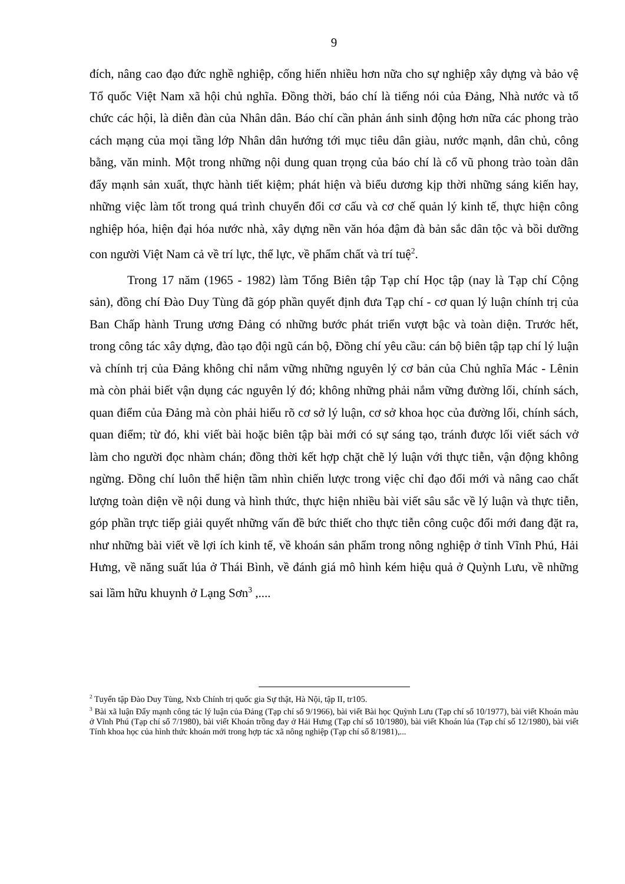9
đích, nâng cao đạo đức nghề nghiệp, cống hiến nhiều hơn nữa cho sự nghiệp xây dựng và bảo vệ Tổ quốc Việt Nam xã hội chủ nghĩa. Đồng thời, báo chí là tiếng nói của Đảng, Nhà nước và tổ chức các hội, là diễn đàn của Nhân dân. Báo chí cần phản ánh sinh động hơn nữa các phong trào cách mạng của mọi tầng lớp Nhân dân hướng tới mục tiêu dân giàu, nước mạnh, dân chủ, công bằng, văn minh. Một trong những nội dung quan trọng của báo chí là cổ vũ phong trào toàn dân đẩy mạnh sản xuất, thực hành tiết kiệm; phát hiện và biểu dương kịp thời những sáng kiến hay, những việc làm tốt trong quá trình chuyển đổi cơ cấu và cơ chế quản lý kinh tế, thực hiện công nghiệp hóa, hiện đại hóa nước nhà, xây dựng nền văn hóa đậm đà bản sắc dân tộc và bồi dưỡng con người Việt Nam cả về trí lực, thể lực, về phẩm chất và trí tuệ<sup>2</sup>.
Trong 17 năm (1965 - 1982) làm Tổng Biên tập Tạp chí Học tập (nay là Tạp chí Cộng sản), đồng chí Đào Duy Tùng đã góp phần quyết định đưa Tạp chí - cơ quan lý luận chính trị của Ban Chấp hành Trung ương Đảng có những bước phát triển vượt bậc và toàn diện. Trước hết, trong công tác xây dựng, đào tạo đội ngũ cán bộ, Đồng chí yêu cầu: cán bộ biên tập tạp chí lý luận và chính trị của Đảng không chỉ nắm vững những nguyên lý cơ bản của Chủ nghĩa Mác - Lênin mà còn phải biết vận dụng các nguyên lý đó; không những phải nắm vững đường lối, chính sách, quan điểm của Đảng mà còn phải hiểu rõ cơ sở lý luận, cơ sở khoa học của đường lối, chính sách, quan điểm; từ đó, khi viết bài hoặc biên tập bài mới có sự sáng tạo, tránh được lối viết sách vở làm cho người đọc nhàm chán; đồng thời kết hợp chặt chẽ lý luận với thực tiễn, vận động không ngừng. Đồng chí luôn thể hiện tầm nhìn chiến lược trong việc chỉ đạo đổi mới và nâng cao chất lượng toàn diện về nội dung và hình thức, thực hiện nhiều bài viết sâu sắc về lý luận và thực tiễn, góp phần trực tiếp giải quyết những vấn đề bức thiết cho thực tiễn công cuộc đổi mới đang đặt ra, như những bài viết về lợi ích kinh tế, về khoán sản phẩm trong nông nghiệp ở tỉnh Vĩnh Phú, Hải Hưng, về năng suất lúa ở Thái Bình, về đánh giá mô hình kém hiệu quả ở Quỳnh Lưu, về những sai lầm hữu khuynh ở Lạng Sơn<sup>3</sup> ,....
<sup>2</sup> Tuyển tập Đào Duy Tùng, Nxb Chính trị quốc gia Sự thật, Hà Nội, tập II, tr105.
<sup>3</sup> Bài xã luận Đẩy mạnh công tác lý luận của Đảng (Tạp chí số 9/1966), bài viết Bài học Quỳnh Lưu (Tạp chí số 10/1977), bài viết Khoán màu ở Vĩnh Phú (Tạp chí số 7/1980), bài viết Khoán trồng đay ở Hải Hưng (Tạp chí số 10/1980), bài viết Khoán lúa (Tạp chí số 12/1980), bài viết Tính khoa học của hình thức khoán mới trong hợp tác xã nông nghiệp (Tạp chí số 8/1981),...